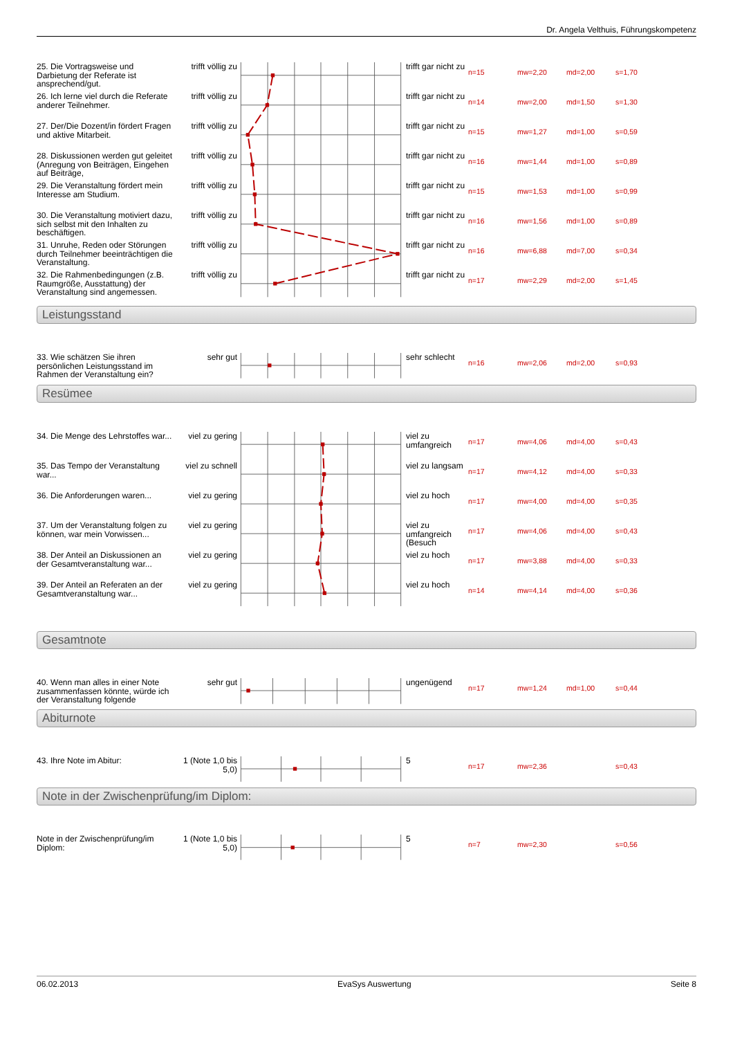Dr. Angela Velthuis, Führungskompetenz
25. Die Vortragsweise und Darbietung der Referate ist ansprechend/gut.
trifft völlig zu
trifft gar nicht zu
n=15 mw=2,20 md=2,00 s=1,70
26. Ich lerne viel durch die Referate anderer Teilnehmer.
trifft völlig zu
trifft gar nicht zu
n=14 mw=2,00 md=1,50 s=1,30
27. Der/Die Dozent/in fördert Fragen und aktive Mitarbeit.
trifft völlig zu
trifft gar nicht zu
n=15 mw=1,27 md=1,00 s=0,59
28. Diskussionen werden gut geleitet (Anregung von Beiträgen, Eingehen auf Beiträge,
trifft völlig zu
trifft gar nicht zu
n=16 mw=1,44 md=1,00 s=0,89
29. Die Veranstaltung fördert mein Interesse am Studium.
trifft völlig zu
trifft gar nicht zu
n=15 mw=1,53 md=1,00 s=0,99
30. Die Veranstaltung motiviert dazu, sich selbst mit den Inhalten zu beschäftigen.
trifft völlig zu
trifft gar nicht zu
n=16 mw=1,56 md=1,00 s=0,89
31. Unruhe, Reden oder Störungen durch Teilnehmer beeinträchtigen die Veranstaltung.
trifft völlig zu
trifft gar nicht zu
n=16 mw=6,88 md=7,00 s=0,34
32. Die Rahmenbedingungen (z.B. Raumgröße, Ausstattung) der Veranstaltung sind angemessen.
trifft völlig zu
trifft gar nicht zu
n=17 mw=2,29 md=2,00 s=1,45
Leistungsstand
33. Wie schätzen Sie ihren persönlichen Leistungsstand im Rahmen der Veranstaltung ein?
sehr gut sehr schlecht
n=16 mw=2,06 md=2,00 s=0,93
Resümee
34. Die Menge des Lehrstoffes war...
viel zu gering
viel zu umfangreich
n=17 mw=4,06 md=4,00 s=0,43
35. Das Tempo der Veranstaltung war...
viel zu schnell
viel zu langsam
n=17 mw=4,12 md=4,00 s=0,33
36. Die Anforderungen waren...
viel zu gering
viel zu hoch
n=17 mw=4,00 md=4,00 s=0,35
37. Um der Veranstaltung folgen zu können, war mein Vorwissen...
viel zu gering
viel zu umfangreich (Besuch
n=17 mw=4,06 md=4,00 s=0,43
38. Der Anteil an Diskussionen an der Gesamtveranstaltung war...
viel zu gering
viel zu hoch
n=17 mw=3,88 md=4,00 s=0,33
39. Der Anteil an Referaten an der Gesamtveranstaltung war...
viel zu gering
viel zu hoch
n=14 mw=4,14 md=4,00 s=0,36
Gesamtnote
40. Wenn man alles in einer Note zusammenfassen könnte, würde ich der Veranstaltung folgende
sehr gut ungenügend
n=17 mw=1,24 md=1,00 s=0,44
Abiturnote
43. Ihre Note im Abitur: 1 (Note 1,0 bis 5,0)
5
n=17 mw=2,36 s=0,43
Note in der Zwischenprüfung/im Diplom:
Note in der Zwischenprüfung/im Diplom:
1 (Note 1,0 bis 5,0)
5
n=7 mw=2,30 s=0,56
06.02.2013 EvaSys Auswertung Seite 8